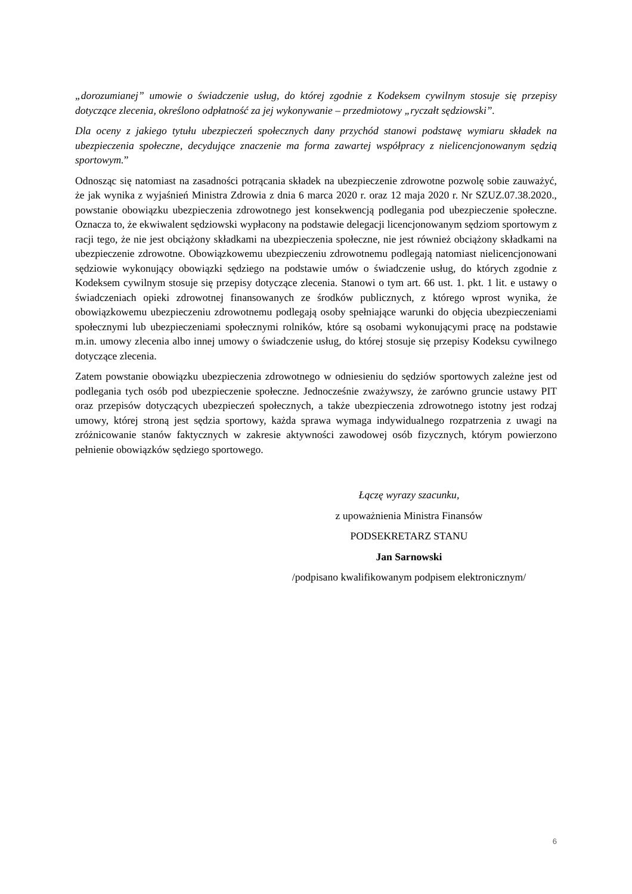„dorozumianej” umowie o świadczenie usług, do której zgodnie z Kodeksem cywilnym stosuje się przepisy dotyczące zlecenia, określono odpłatność za jej wykonywanie – przedmiotowy „ryczałt sędziowski”.
Dla oceny z jakiego tytułu ubezpieczeń społecznych dany przychód stanowi podstawę wymiaru składek na ubezpieczenia społeczne, decydujące znaczenie ma forma zawartej współpracy z nielicencjonowanym sędzią sportowym.”
Odnosząc się natomiast na zasadności potrącania składek na ubezpieczenie zdrowotne pozwolę sobie zauważyć, że jak wynika z wyjaśnień Ministra Zdrowia z dnia 6 marca 2020 r. oraz 12 maja 2020 r. Nr SZUZ.07.38.2020., powstanie obowiązku ubezpieczenia zdrowotnego jest konsekwencją podlegania pod ubezpieczenie społeczne. Oznacza to, że ekwiwalent sędziowski wypłacony na podstawie delegacji licencjonowanym sędziom sportowym z racji tego, że nie jest obciążony składkami na ubezpieczenia społeczne, nie jest również obciążony składkami na ubezpieczenie zdrowotne. Obowiązkowemu ubezpieczeniu zdrowotnemu podlegają natomiast nielicencjonowani sędziowie wykonujący obowiązki sędziego na podstawie umów o świadczenie usług, do których zgodnie z Kodeksem cywilnym stosuje się przepisy dotyczące zlecenia. Stanowi o tym art. 66 ust. 1. pkt. 1 lit. e ustawy o świadczeniach opieki zdrowotnej finansowanych ze środków publicznych, z którego wprost wynika, że obowiązkowemu ubezpieczeniu zdrowotnemu podlegają osoby spełniające warunki do objęcia ubezpieczeniami społecznymi lub ubezpieczeniami społecznymi rolników, które są osobami wykonującymi pracę na podstawie m.in. umowy zlecenia albo innej umowy o świadczenie usług, do której stosuje się przepisy Kodeksu cywilnego dotyczące zlecenia.
Zatem powstanie obowiązku ubezpieczenia zdrowotnego w odniesieniu do sędziów sportowych zależne jest od podlegania tych osób pod ubezpieczenie społeczne. Jednocześnie zważywszy, że zarówno gruncie ustawy PIT oraz przepisów dotyczących ubezpieczeń społecznych, a także ubezpieczenia zdrowotnego istotny jest rodzaj umowy, której stroną jest sędzia sportowy, każda sprawa wymaga indywidualnego rozpatrzenia z uwagi na zróżnicowanie stanów faktycznych w zakresie aktywności zawodowej osób fizycznych, którym powierzono pełnienie obowiązków sędziego sportowego.
Łączę wyrazy szacunku,
z upoważnienia Ministra Finansów
PODSEKRETARZ STANU
Jan Sarnowski
/podpisano kwalifikowanym podpisem elektronicznym/
6